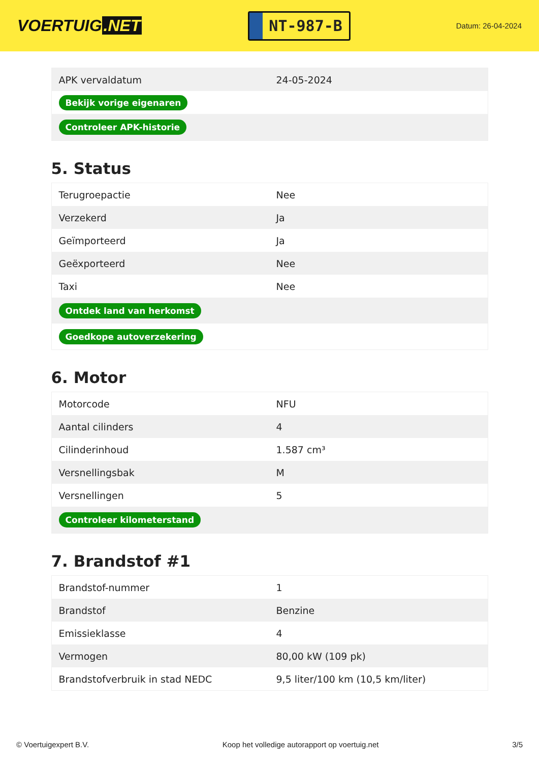VOERTUIG.NET
NT-987-B
Datum: 26-04-2024
| APK vervaldatum | 24-05-2024 |
| Bekijk vorige eigenaren | |
| Controleer APK-historie | |
5. Status
| Terugroepactie | Nee |
| Verzekerd | Ja |
| Geïmporteerd | Ja |
| Geëxporteerd | Nee |
| Taxi | Nee |
| Ontdek land van herkomst | |
| Goedkope autoverzekering | |
6. Motor
| Motorcode | NFU |
| Aantal cilinders | 4 |
| Cilinderinhoud | 1.587 cm³ |
| Versnellingsbak | M |
| Versnellingen | 5 |
| Controleer kilometerstand | |
7. Brandstof #1
| Brandstof-nummer | 1 |
| Brandstof | Benzine |
| Emissieklasse | 4 |
| Vermogen | 80,00 kW (109 pk) |
| Brandstofverbruik in stad NEDC | 9,5 liter/100 km (10,5 km/liter) |
© Voertuigexpert B.V. Koop het volledige autorapport op voertuig.net 3/5